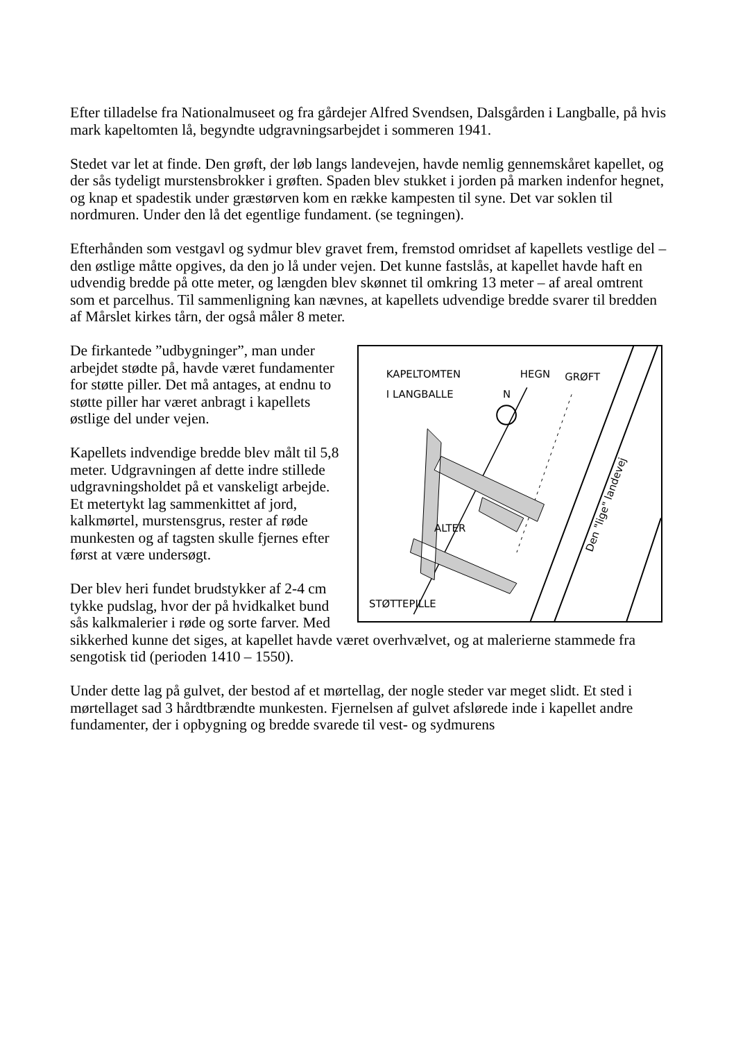Efter tilladelse fra Nationalmuseet og fra gårdejer Alfred Svendsen, Dalsgården i Langballe, på hvis mark kapeltomten lå, begyndte udgravningsarbejdet i sommeren 1941.
Stedet var let at finde. Den grøft, der løb langs landevejen, havde nemlig gennemskåret kapellet, og der sås tydeligt murstensbrokker i grøften. Spaden blev stukket i jorden på marken indenfor hegnet, og knap et spadestik under græstørven kom en række kampesten til syne. Det var soklen til nordmuren. Under den lå det egentlige fundament. (se tegningen).
Efterhånden som vestgavl og sydmur blev gravet frem, fremstod omridset af kapellets vestlige del – den østlige måtte opgives, da den jo lå under vejen. Det kunne fastslås, at kapellet havde haft en udvendig bredde på otte meter, og længden blev skønnet til omkring 13 meter – af areal omtrent som et parcelhus. Til sammenligning kan nævnes, at kapellets udvendige bredde svarer til bredden af Mårslet kirkes tårn, der også måler 8 meter.
KAPELTOMTEN
I LANGBALLE
HEGN
GRØFT
N
ALTER
STØTTEPILLE
Den "lige" landevej
De firkantede ”udbygninger”, man under arbejdet stødte på, havde været fundamenter for støtte piller. Det må antages, at endnu to støtte piller har været anbragt i kapellets østlige del under vejen.
Kapellets indvendige bredde blev målt til 5,8 meter. Udgravningen af dette indre stillede udgravningsholdet på et vanskeligt arbejde. Et metertykt lag sammenkittet af jord, kalkmørtel, murstensgrus, rester af røde munkesten og af tagsten skulle fjernes efter først at være undersøgt.
Der blev heri fundet brudstykker af 2-4 cm tykke pudslag, hvor der på hvidkalket bund sås kalkmalerier i røde og sorte farver. Med sikkerhed kunne det siges, at kapellet havde været overhvælvet, og at malerierne stammede fra sengotisk tid (perioden 1410 – 1550).
Under dette lag på gulvet, der bestod af et mørtellag, der nogle steder var meget slidt. Et sted i mørtellaget sad 3 hårdtbrændte munkesten. Fjernelsen af gulvet afslørede inde i kapellet andre fundamenter, der i opbygning og bredde svarede til vest- og sydmurens